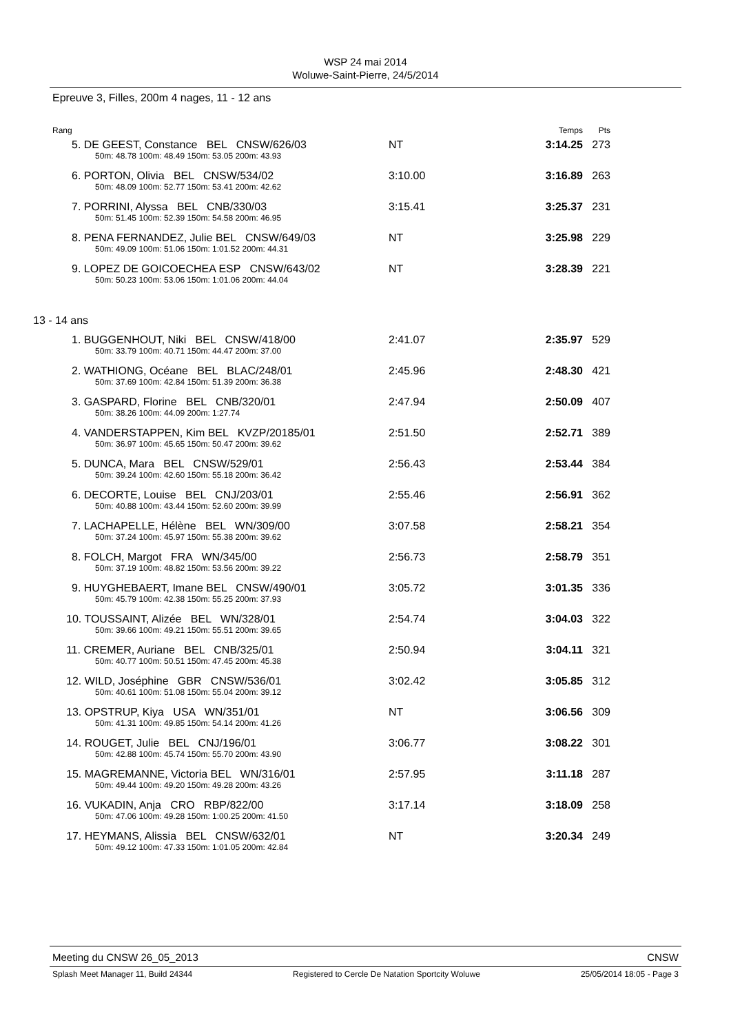WSP 24 mai 2014
Woluwe-Saint-Pierre, 24/5/2014
Epreuve 3, Filles, 200m 4 nages, 11 - 12 ans
| Rang | | Temps | Pts |
| 5. DE GEEST, Constance BEL CNSW/626/03 | NT | | 3:14.25 | 273 |
| 50m: 48.78 100m: 48.49 150m: 53.05 200m: 43.93 | | | | |
| 6. PORTON, Olivia BEL CNSW/534/02 | 3:10.00 | | 3:16.89 | 263 |
| 50m: 48.09 100m: 52.77 150m: 53.41 200m: 42.62 | | | | |
| 7. PORRINI, Alyssa BEL CNB/330/03 | 3:15.41 | | 3:25.37 | 231 |
| 50m: 51.45 100m: 52.39 150m: 54.58 200m: 46.95 | | | | |
| 8. PENA FERNANDEZ, Julie BEL CNSW/649/03 | NT | | 3:25.98 | 229 |
| 50m: 49.09 100m: 51.06 150m: 1:01.52 200m: 44.31 | | | | |
| 9. LOPEZ DE GOICOECHEA ESP CNSW/643/02 | NT | | 3:28.39 | 221 |
| 50m: 50.23 100m: 53.06 150m: 1:01.06 200m: 44.04 | | | | |
13 - 14 ans
| 1. BUGGENHOUT, Niki BEL CNSW/418/00 | 2:41.07 | | 2:35.97 | 529 |
| 50m: 33.79 100m: 40.71 150m: 44.47 200m: 37.00 | | | | |
| 2. WATHIONG, Océane BEL BLAC/248/01 | 2:45.96 | | 2:48.30 | 421 |
| 50m: 37.69 100m: 42.84 150m: 51.39 200m: 36.38 | | | | |
| 3. GASPARD, Florine BEL CNB/320/01 | 2:47.94 | | 2:50.09 | 407 |
| 50m: 38.26 100m: 44.09 200m: 1:27.74 | | | | |
| 4. VANDERSTAPPEN, Kim BEL KVZP/20185/01 | 2:51.50 | | 2:52.71 | 389 |
| 50m: 36.97 100m: 45.65 150m: 50.47 200m: 39.62 | | | | |
| 5. DUNCA, Mara BEL CNSW/529/01 | 2:56.43 | | 2:53.44 | 384 |
| 50m: 39.24 100m: 42.60 150m: 55.18 200m: 36.42 | | | | |
| 6. DECORTE, Louise BEL CNJ/203/01 | 2:55.46 | | 2:56.91 | 362 |
| 50m: 40.88 100m: 43.44 150m: 52.60 200m: 39.99 | | | | |
| 7. LACHAPELLE, Hélène BEL WN/309/00 | 3:07.58 | | 2:58.21 | 354 |
| 50m: 37.24 100m: 45.97 150m: 55.38 200m: 39.62 | | | | |
| 8. FOLCH, Margot FRA WN/345/00 | 2:56.73 | | 2:58.79 | 351 |
| 50m: 37.19 100m: 48.82 150m: 53.56 200m: 39.22 | | | | |
| 9. HUYGHEBAERT, Imane BEL CNSW/490/01 | 3:05.72 | | 3:01.35 | 336 |
| 50m: 45.79 100m: 42.38 150m: 55.25 200m: 37.93 | | | | |
| 10. TOUSSAINT, Alizée BEL WN/328/01 | 2:54.74 | | 3:04.03 | 322 |
| 50m: 39.66 100m: 49.21 150m: 55.51 200m: 39.65 | | | | |
| 11. CREMER, Auriane BEL CNB/325/01 | 2:50.94 | | 3:04.11 | 321 |
| 50m: 40.77 100m: 50.51 150m: 47.45 200m: 45.38 | | | | |
| 12. WILD, Joséphine GBR CNSW/536/01 | 3:02.42 | | 3:05.85 | 312 |
| 50m: 40.61 100m: 51.08 150m: 55.04 200m: 39.12 | | | | |
| 13. OPSTRUP, Kiya USA WN/351/01 | NT | | 3:06.56 | 309 |
| 50m: 41.31 100m: 49.85 150m: 54.14 200m: 41.26 | | | | |
| 14. ROUGET, Julie BEL CNJ/196/01 | 3:06.77 | | 3:08.22 | 301 |
| 50m: 42.88 100m: 45.74 150m: 55.70 200m: 43.90 | | | | |
| 15. MAGREMANNE, Victoria BEL WN/316/01 | 2:57.95 | | 3:11.18 | 287 |
| 50m: 49.44 100m: 49.20 150m: 49.28 200m: 43.26 | | | | |
| 16. VUKADIN, Anja CRO RBP/822/00 | 3:17.14 | | 3:18.09 | 258 |
| 50m: 47.06 100m: 49.28 150m: 1:00.25 200m: 41.50 | | | | |
| 17. HEYMANS, Alissia BEL CNSW/632/01 | NT | | 3:20.34 | 249 |
| 50m: 49.12 100m: 47.33 150m: 1:01.05 200m: 42.84 | | | | |
Meeting du CNSW 26_05_2013 CNSW
Splash Meet Manager 11, Build 24344 Registered to Cercle De Natation Sportcity Woluwe 25/05/2014 18:05 - Page 3